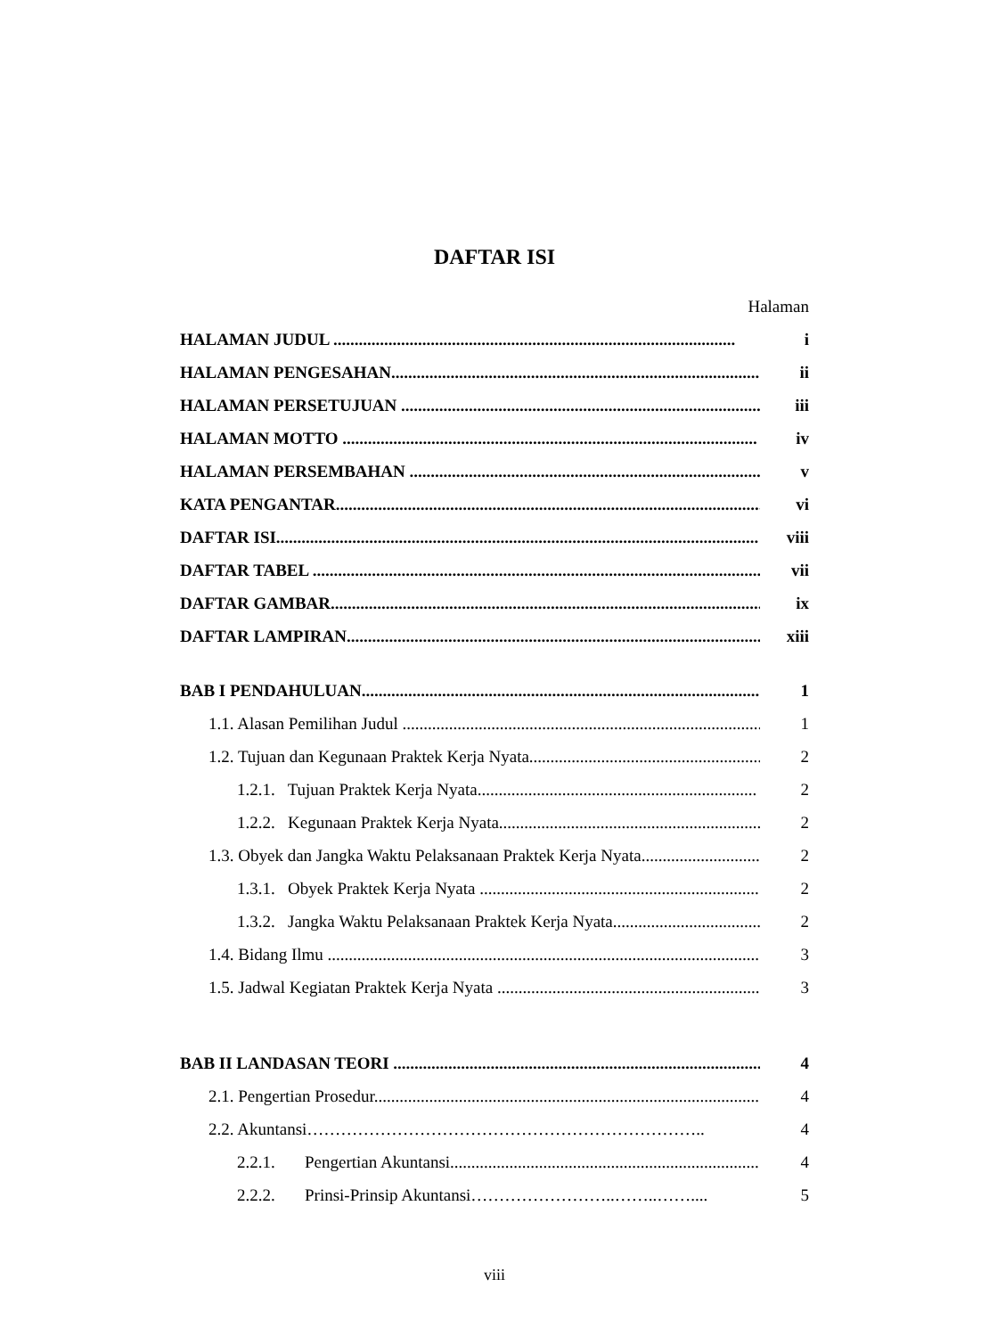DAFTAR ISI
Halaman
HALAMAN JUDUL ............................................................................................... i
HALAMAN PENGESAHAN.......................................................................................... ii
HALAMAN PERSETUJUAN ....................................................................................... iii
HALAMAN MOTTO .................................................................................................. iv
HALAMAN PERSEMBAHAN ...................................................................................... v
KATA PENGANTAR..................................................................................................... vi
DAFTAR ISI.................................................................................................................. viii
DAFTAR TABEL .......................................................................................................... vii
DAFTAR GAMBAR....................................................................................................... ix
DAFTAR LAMPIRAN.................................................................................................... xiii
BAB I PENDAHULUAN................................................................................................. 1
1.1. Alasan Pemilihan Judul .......................................................................................... 1
1.2. Tujuan dan Kegunaan Praktek Kerja Nyata.............................................................. 2
1.2.1. Tujuan Praktek Kerja Nyata.................................................................. 2
1.2.2. Kegunaan Praktek Kerja Nyata.............................................................. 2
1.3. Obyek dan Jangka Waktu Pelaksanaan Praktek Kerja Nyata............................ 2
1.3.1. Obyek Praktek Kerja Nyata .................................................................. 2
1.3.2. Jangka Waktu Pelaksanaan Praktek Kerja Nyata.................................... 2
1.4. Bidang Ilmu ........................................................................................................... 3
1.5. Jadwal Kegiatan Praktek Kerja Nyata ....................................................................... 3
BAB II LANDASAN TEORI ........................................................................................ 4
2.1. Pengertian Prosedur................................................................................................. 4
2.2. Akuntansi…………………………………………………………….. 4
2.2.1. Pengertian Akuntansi......................................................................... 4
2.2.2. Prinsi-Prinsip Akuntansi……………………..……..…….... 5
viii